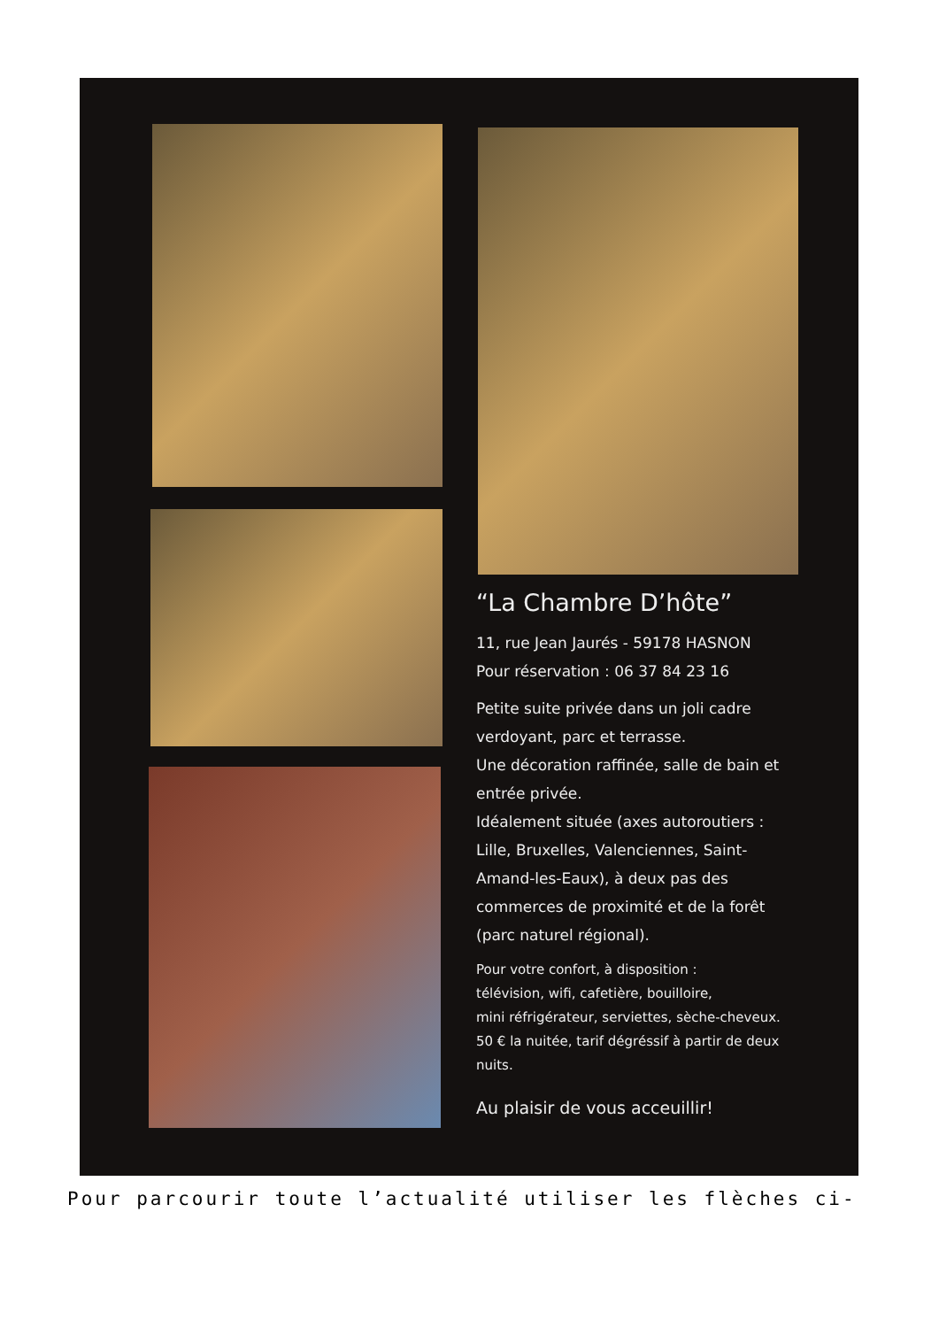“La Chambre D’hôte”
11, rue Jean Jaurés - 59178 HASNON
Pour réservation : 06 37 84 23 16
Petite suite privée dans un joli cadre verdoyant, parc et terrasse.
Une décoration raffinée, salle de bain et entrée privée.
Idéalement située (axes autoroutiers : Lille, Bruxelles, Valenciennes, Saint-Amand-les-Eaux), à deux pas des commerces de proximité et de la forêt (parc naturel régional).
Pour votre confort, à disposition :
télévision, wifi, cafetière, bouilloire,
mini réfrigérateur, serviettes, sèche-cheveux.
50 € la nuitée, tarif dégréssif à partir de deux nuits.
Au plaisir de vous acceuillir!
Pour parcourir toute l’actualité utiliser les flèches ci-